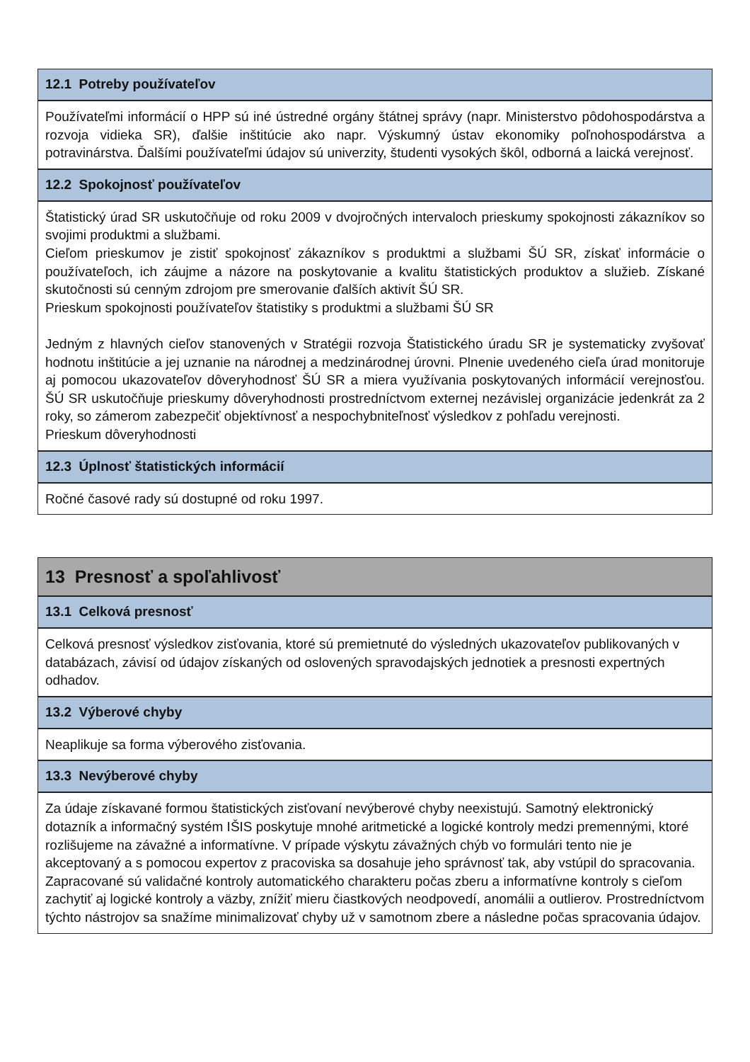12.1 Potreby používateľov
Používateľmi informácií o HPP sú iné ústredné orgány štátnej správy (napr. Ministerstvo pôdohospodárstva a rozvoja vidieka SR), ďalšie inštitúcie ako napr. Výskumný ústav ekonomiky poľnohospodárstva a potravinárstva. Ďalšími používateľmi údajov sú univerzity, študenti vysokých škôl, odborná a laická verejnosť.
12.2 Spokojnosť používateľov
Štatistický úrad SR uskutočňuje od roku 2009 v dvojročných intervaloch prieskumy spokojnosti zákazníkov so svojimi produktmi a službami.
Cieľom prieskumov je zistiť spokojnosť zákazníkov s produktmi a službami ŠÚ SR, získať informácie o používateľoch, ich záujme a názore na poskytovanie a kvalitu štatistických produktov a služieb. Získané skutočnosti sú cenným zdrojom pre smerovanie ďalších aktivít ŠÚ SR.
Prieskum spokojnosti používateľov štatistiky s produktmi a službami ŠÚ SR
Jedným z hlavných cieľov stanovených v Stratégii rozvoja Štatistického úradu SR je systematicky zvyšovať hodnotu inštitúcie a jej uznanie na národnej a medzinárodnej úrovni. Plnenie uvedeného cieľa úrad monitoruje aj pomocou ukazovateľov dôveryhodnosť ŠÚ SR a miera využívania poskytovaných informácií verejnosťou. ŠÚ SR uskutočňuje prieskumy dôveryhodnosti prostredníctvom externej nezávislej organizácie jedenkrát za 2 roky, so zámerom zabezpečiť objektívnosť a nespochybniteľnosť výsledkov z pohľadu verejnosti.
Prieskum dôveryhodnosti
12.3 Úplnosť štatistických informácií
Ročné časové rady sú dostupné od roku 1997.
13 Presnosť a spoľahlivosť
13.1 Celková presnosť
Celková presnosť výsledkov zisťovania, ktoré sú premietnuté do výsledných ukazovateľov publikovaných v databázach, závisí od údajov získaných od oslovených spravodajských jednotiek a presnosti expertných odhadov.
13.2 Výberové chyby
Neaplikuje sa forma výberového zisťovania.
13.3 Nevýberové chyby
Za údaje získavané formou štatistických zisťovaní nevýberové chyby neexistujú. Samotný elektronický dotazník a informačný systém IŠIS poskytuje mnohé aritmetické a logické kontroly medzi premennými, ktoré rozlišujeme na závažné a informatívne. V prípade výskytu závažných chýb vo formulári tento nie je akceptovaný a s pomocou expertov z pracoviska sa dosahuje jeho správnosť tak, aby vstúpil do spracovania. Zapracované sú validačné kontroly automatického charakteru počas zberu a informatívne kontroly s cieľom zachytiť aj logické kontroly a väzby, znížiť mieru čiastkových neodpovedí, anomálii a outlierov. Prostredníctvom týchto nástrojov sa snažíme minimalizovať chyby už v samotnom zbere a následne počas spracovania údajov.